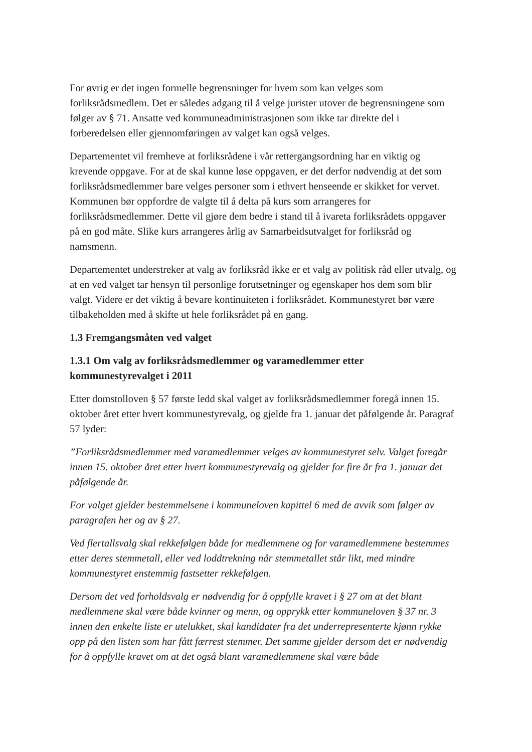For øvrig er det ingen formelle begrensninger for hvem som kan velges som forliksrådsmedlem. Det er således adgang til å velge jurister utover de begrensningene som følger av § 71. Ansatte ved kommuneadministrasjonen som ikke tar direkte del i forberedelsen eller gjennomføringen av valget kan også velges.
Departementet vil fremheve at forliksrådene i vår rettergangsordning har en viktig og krevende oppgave. For at de skal kunne løse oppgaven, er det derfor nødvendig at det som forliksrådsmedlemmer bare velges personer som i ethvert henseende er skikket for vervet. Kommunen bør oppfordre de valgte til å delta på kurs som arrangeres for forliksrådsmedlemmer. Dette vil gjøre dem bedre i stand til å ivareta forliksrådets oppgaver på en god måte. Slike kurs arrangeres årlig av Samarbeidsutvalget for forliksråd og namsmenn.
Departementet understreker at valg av forliksråd ikke er et valg av politisk råd eller utvalg, og at en ved valget tar hensyn til personlige forutsetninger og egenskaper hos dem som blir valgt. Videre er det viktig å bevare kontinuiteten i forliksrådet. Kommunestyret bør være tilbakeholden med å skifte ut hele forliksrådet på en gang.
1.3 Fremgangsmåten ved valget
1.3.1 Om valg av forliksrådsmedlemmer og varamedlemmer etter kommunestyrevalget i 2011
Etter domstolloven § 57 første ledd skal valget av forliksrådsmedlemmer foregå innen 15. oktober året etter hvert kommunestyrevalg, og gjelde fra 1. januar det påfølgende år. Paragraf 57 lyder:
”Forliksrådsmedlemmer med varamedlemmer velges av kommunestyret selv. Valget foregår innen 15. oktober året etter hvert kommunestyrevalg og gjelder for fire år fra 1. januar det påfølgende år.
For valget gjelder bestemmelsene i kommuneloven kapittel 6 med de avvik som følger av paragrafen her og av § 27.
Ved flertallsvalg skal rekkefølgen både for medlemmene og for varamedlemmene bestemmes etter deres stemmetall, eller ved loddtrekning når stemmetallet står likt, med mindre kommunestyret enstemmig fastsetter rekkefølgen.
Dersom det ved forholdsvalg er nødvendig for å oppfylle kravet i § 27 om at det blant medlemmene skal være både kvinner og menn, og opprykk etter kommuneloven § 37 nr. 3 innen den enkelte liste er utelukket, skal kandidater fra det underrepresenterte kjønn rykke opp på den listen som har fått færrest stemmer. Det samme gjelder dersom det er nødvendig for å oppfylle kravet om at det også blant varamedlemmene skal være både